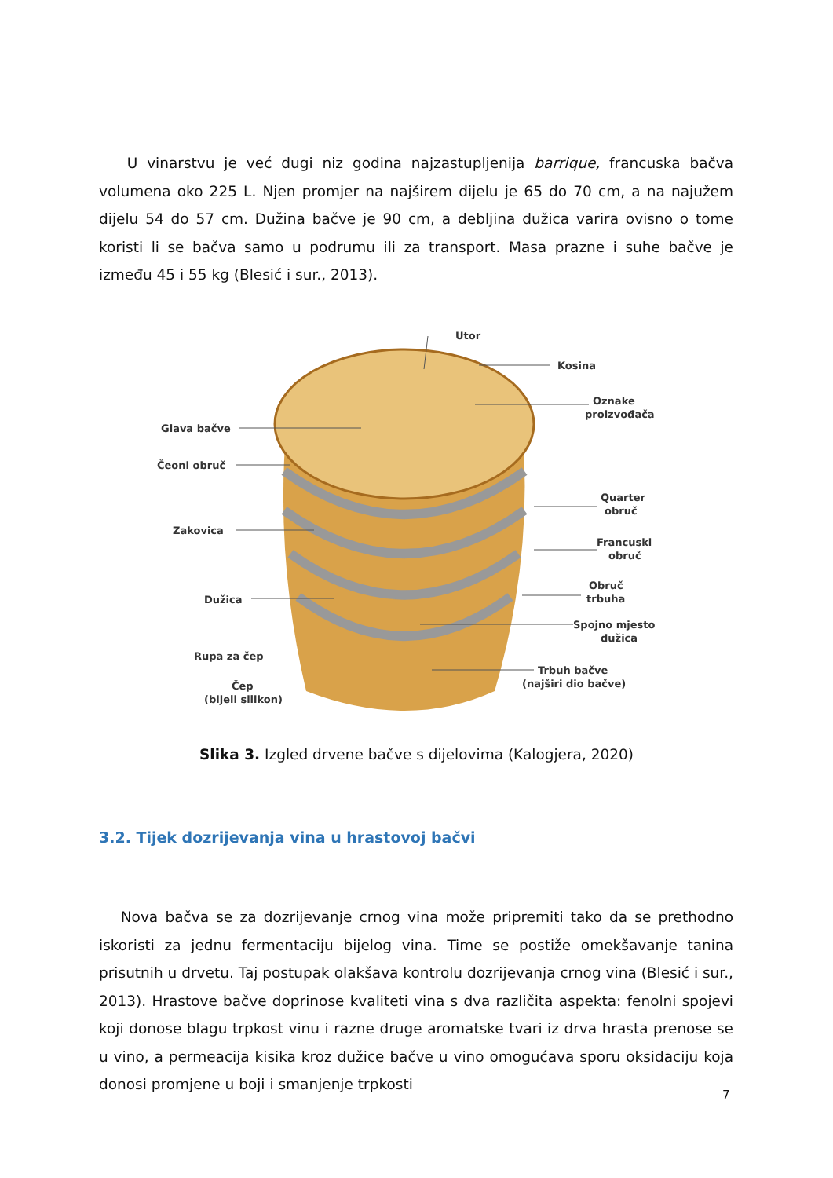U vinarstvu je već dugi niz godina najzastupljenija barrique, francuska bačva volumena oko 225 L. Njen promjer na najširem dijelu je 65 do 70 cm, a na najužem dijelu 54 do 57 cm. Dužina bačve je 90 cm, a debljina dužica varira ovisno o tome koristi li se bačva samo u podrumu ili za transport. Masa prazne i suhe bačve je između 45 i 55 kg (Blesić i sur., 2013).
Utor
Kosina
Oznake
proizvođača
Glava bačve
Čeoni obruč
Quarter
obruč
Zakovica
Francuski
obruč
Obruč
trbuha
Dužica
Spojno mjesto
dužica
Rupa za čep
Trbuh bačve
(najširi dio bačve)
Čep
(bijeli silikon)
Slika 3. Izgled drvene bačve s dijelovima (Kalogjera, 2020)
3.2. Tijek dozrijevanja vina u hrastovoj bačvi
Nova bačva se za dozrijevanje crnog vina može pripremiti tako da se prethodno iskoristi za jednu fermentaciju bijelog vina. Time se postiže omekšavanje tanina prisutnih u drvetu. Taj postupak olakšava kontrolu dozrijevanja crnog vina (Blesić i sur., 2013). Hrastove bačve doprinose kvaliteti vina s dva različita aspekta: fenolni spojevi koji donose blagu trpkost vinu i razne druge aromatske tvari iz drva hrasta prenose se u vino, a permeacija kisika kroz dužice bačve u vino omogućava sporu oksidaciju koja donosi promjene u boji i smanjenje trpkosti
7